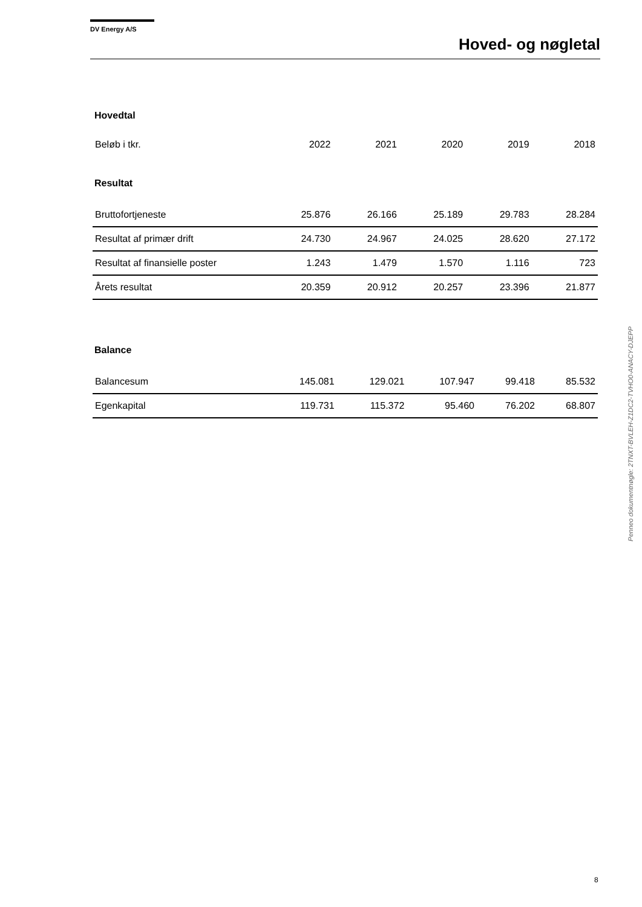DV Energy A/S
Hoved- og nøgletal
Hovedtal
| Beløb i tkr. | 2022 | 2021 | 2020 | 2019 | 2018 |
| --- | --- | --- | --- | --- | --- |
Resultat
| Bruttofortjeneste | 25.876 | 26.166 | 25.189 | 29.783 | 28.284 |
| Resultat af primær drift | 24.730 | 24.967 | 24.025 | 28.620 | 27.172 |
| Resultat af finansielle poster | 1.243 | 1.479 | 1.570 | 1.116 | 723 |
| Årets resultat | 20.359 | 20.912 | 20.257 | 23.396 | 21.877 |
Balance
| Balancesum | 145.081 | 129.021 | 107.947 | 99.418 | 85.532 |
| Egenkapital | 119.731 | 115.372 | 95.460 | 76.202 | 68.807 |
Penneo dokumentnøgle: 2TNXT-BVLEH-Z1DC2-TVHO0-ANACY-DJEPP
8